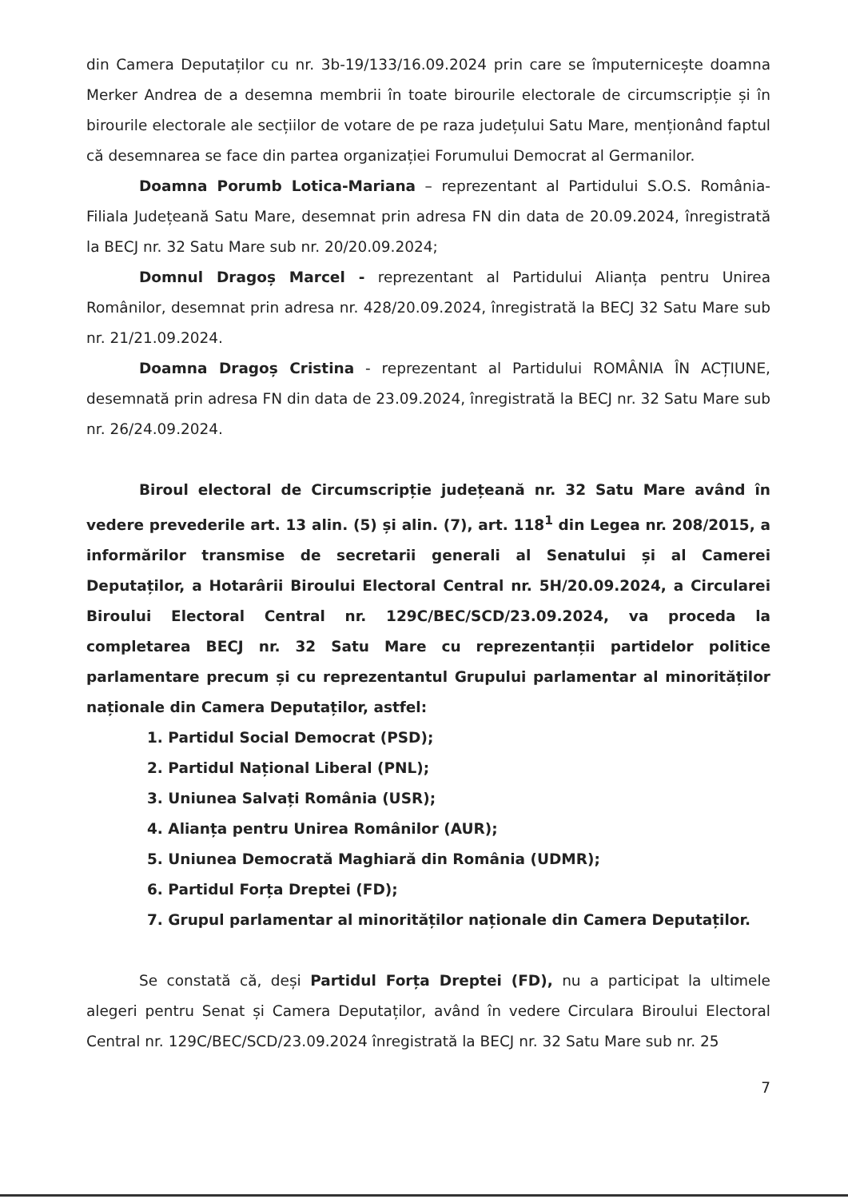din Camera Deputaților cu nr. 3b-19/133/16.09.2024 prin care se împuternicește doamna Merker Andrea de a desemna membrii în toate birourile electorale de circumscripție și în birourile electorale ale secțiilor de votare de pe raza județului Satu Mare, menționând faptul că desemnarea se face din partea organizației Forumului Democrat al Germanilor.
Doamna Porumb Lotica-Mariana – reprezentant al Partidului S.O.S. România-Filiala Județeană Satu Mare, desemnat prin adresa FN din data de 20.09.2024, înregistrată la BECJ nr. 32 Satu Mare sub nr. 20/20.09.2024;
Domnul Dragoș Marcel - reprezentant al Partidului Alianța pentru Unirea Românilor, desemnat prin adresa nr. 428/20.09.2024, înregistrată la BECJ 32 Satu Mare sub nr. 21/21.09.2024.
Doamna Dragoș Cristina - reprezentant al Partidului ROMÂNIA ÎN ACȚIUNE, desemnată prin adresa FN din data de 23.09.2024, înregistrată la BECJ nr. 32 Satu Mare sub nr. 26/24.09.2024.
Biroul electoral de Circumscripție județeană nr. 32 Satu Mare având în vedere prevederile art. 13 alin. (5) și alin. (7), art. 118<sup>1</sup> din Legea nr. 208/2015, a informărilor transmise de secretarii generali al Senatului și al Camerei Deputaților, a Hotarârii Biroului Electoral Central nr. 5H/20.09.2024, a Circularei Biroului Electoral Central nr. 129C/BEC/SCD/23.09.2024, va proceda la completarea BECJ nr. 32 Satu Mare cu reprezentanții partidelor politice parlamentare precum și cu reprezentantul Grupului parlamentar al minorităților naționale din Camera Deputaților, astfel:
1. Partidul Social Democrat (PSD);
2. Partidul Național Liberal (PNL);
3. Uniunea Salvați România (USR);
4. Alianța pentru Unirea Românilor (AUR);
5. Uniunea Democrată Maghiară din România (UDMR);
6. Partidul Forța Dreptei (FD);
7. Grupul parlamentar al minorităților naționale din Camera Deputaților.
Se constată că, deși Partidul Forța Dreptei (FD), nu a participat la ultimele alegeri pentru Senat și Camera Deputaților, având în vedere Circulara Biroului Electoral Central nr. 129C/BEC/SCD/23.09.2024 înregistrată la BECJ nr. 32 Satu Mare sub nr. 25
7